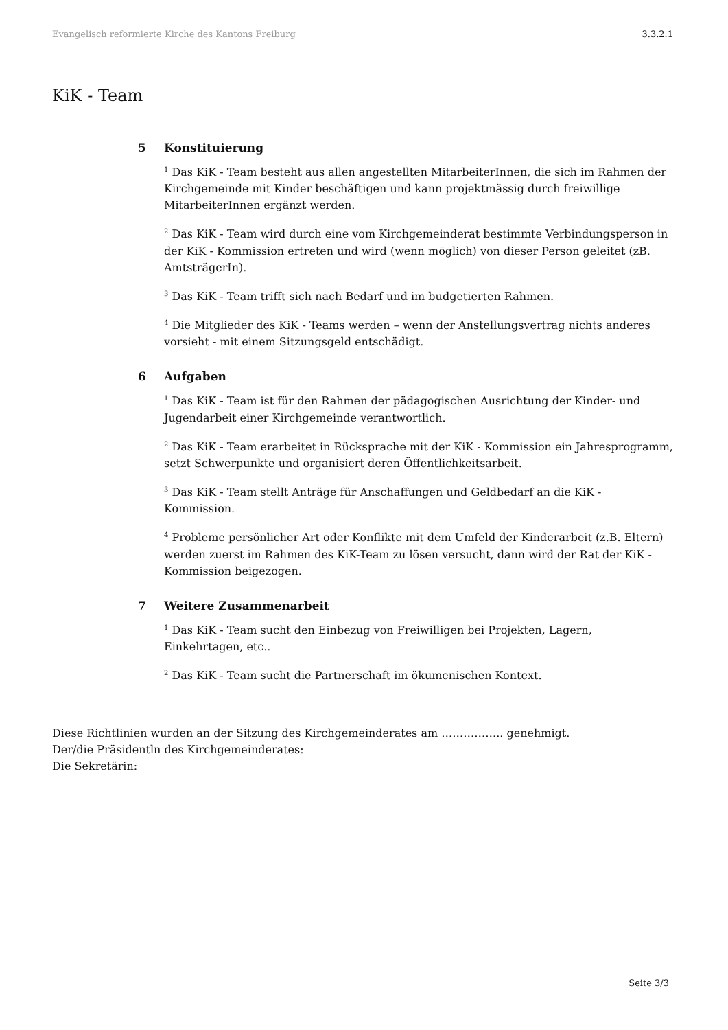Evangelisch reformierte Kirche des Kantons Freiburg 3.3.2.1
KiK - Team
5 Konstituierung
<sup>1</sup> Das KiK - Team besteht aus allen angestellten MitarbeiterInnen, die sich im Rahmen der Kirchgemeinde mit Kinder beschäftigen und kann projektmässig durch freiwillige MitarbeiterInnen ergänzt werden.
<sup>2</sup> Das KiK - Team wird durch eine vom Kirchgemeinderat bestimmte Verbindungsperson in der KiK - Kommission ertreten und wird (wenn möglich) von dieser Person geleitet (zB. AmtsträgerIn).
<sup>3</sup> Das KiK - Team trifft sich nach Bedarf und im budgetierten Rahmen.
<sup>4</sup> Die Mitglieder des KiK - Teams werden – wenn der Anstellungsvertrag nichts anderes vorsieht - mit einem Sitzungsgeld entschädigt.
6 Aufgaben
<sup>1</sup> Das KiK - Team ist für den Rahmen der pädagogischen Ausrichtung der Kinder- und Jugendarbeit einer Kirchgemeinde verantwortlich.
<sup>2</sup> Das KiK - Team erarbeitet in Rücksprache mit der KiK - Kommission ein Jahresprogramm, setzt Schwerpunkte und organisiert deren Öffentlichkeitsarbeit.
<sup>3</sup> Das KiK - Team stellt Anträge für Anschaffungen und Geldbedarf an die KiK - Kommission.
<sup>4</sup> Probleme persönlicher Art oder Konflikte mit dem Umfeld der Kinderarbeit (z.B. Eltern) werden zuerst im Rahmen des KiK-Team zu lösen versucht, dann wird der Rat der KiK - Kommission beigezogen.
7 Weitere Zusammenarbeit
<sup>1</sup> Das KiK - Team sucht den Einbezug von Freiwilligen bei Projekten, Lagern, Einkehrtagen, etc..
<sup>2</sup> Das KiK - Team sucht die Partnerschaft im ökumenischen Kontext.
Diese Richtlinien wurden an der Sitzung des Kirchgemeinderates am …………….. genehmigt.
Der/die Präsidentln des Kirchgemeinderates:
Die Sekretärin:
Seite 3/3